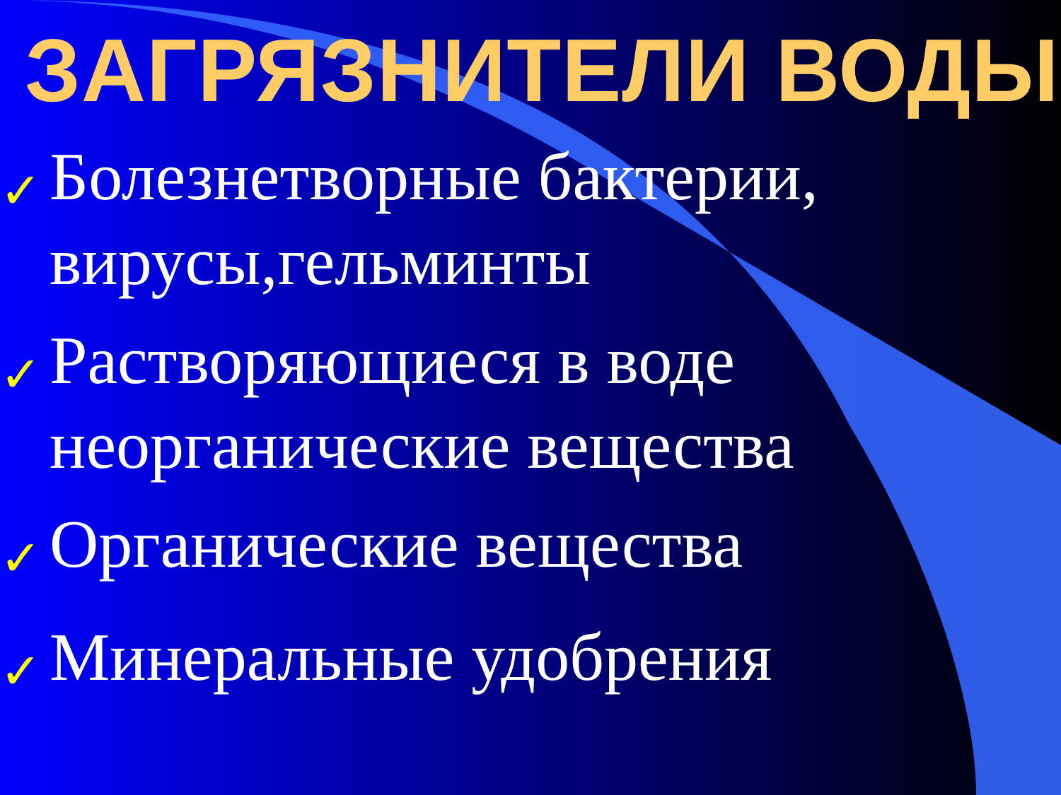ЗАГРЯЗНИТЕЛИ ВОДЫ
✓ Болезнетворные бактерии, вирусы,гельминты
✓ Растворяющиеся в воде неорганические вещества
✓ Органические вещества
✓ Минеральные удобрения